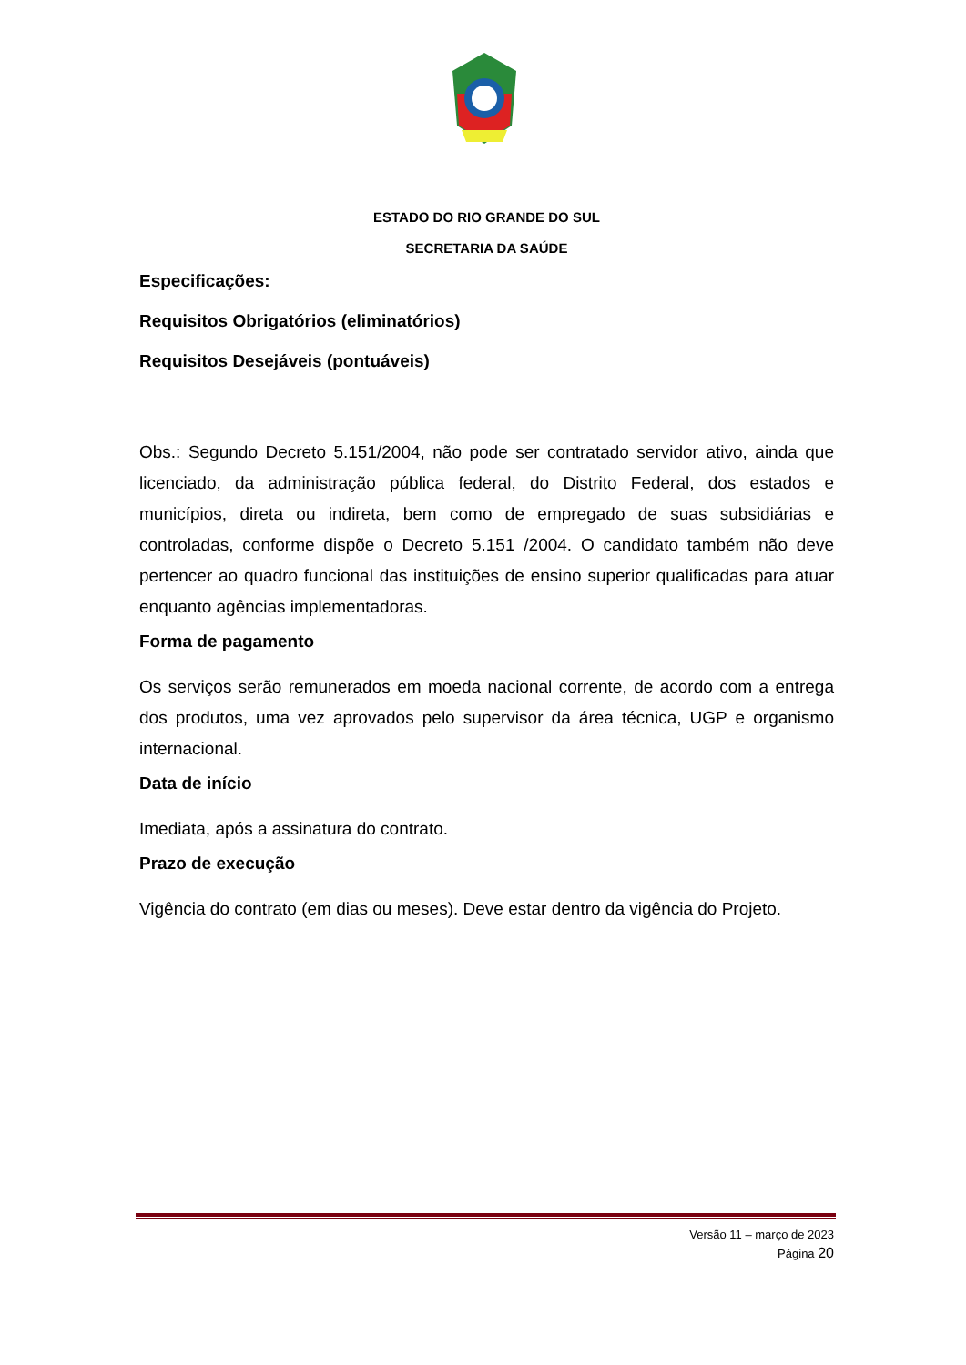ESTADO DO RIO GRANDE DO SUL
SECRETARIA DA SAÚDE
Especificações:
Requisitos Obrigatórios (eliminatórios)
Requisitos Desejáveis (pontuáveis)
Obs.: Segundo Decreto 5.151/2004, não pode ser contratado servidor ativo, ainda que licenciado, da administração pública federal, do Distrito Federal, dos estados e municípios, direta ou indireta, bem como de empregado de suas subsidiárias e controladas, conforme dispõe o Decreto 5.151 /2004. O candidato também não deve pertencer ao quadro funcional das instituições de ensino superior qualificadas para atuar enquanto agências implementadoras.
Forma de pagamento
Os serviços serão remunerados em moeda nacional corrente, de acordo com a entrega dos produtos, uma vez aprovados pelo supervisor da área técnica, UGP e organismo internacional.
Data de início
Imediata, após a assinatura do contrato.
Prazo de execução
Vigência do contrato (em dias ou meses). Deve estar dentro da vigência do Projeto.
Versão 11 – março de 2023
Página 20